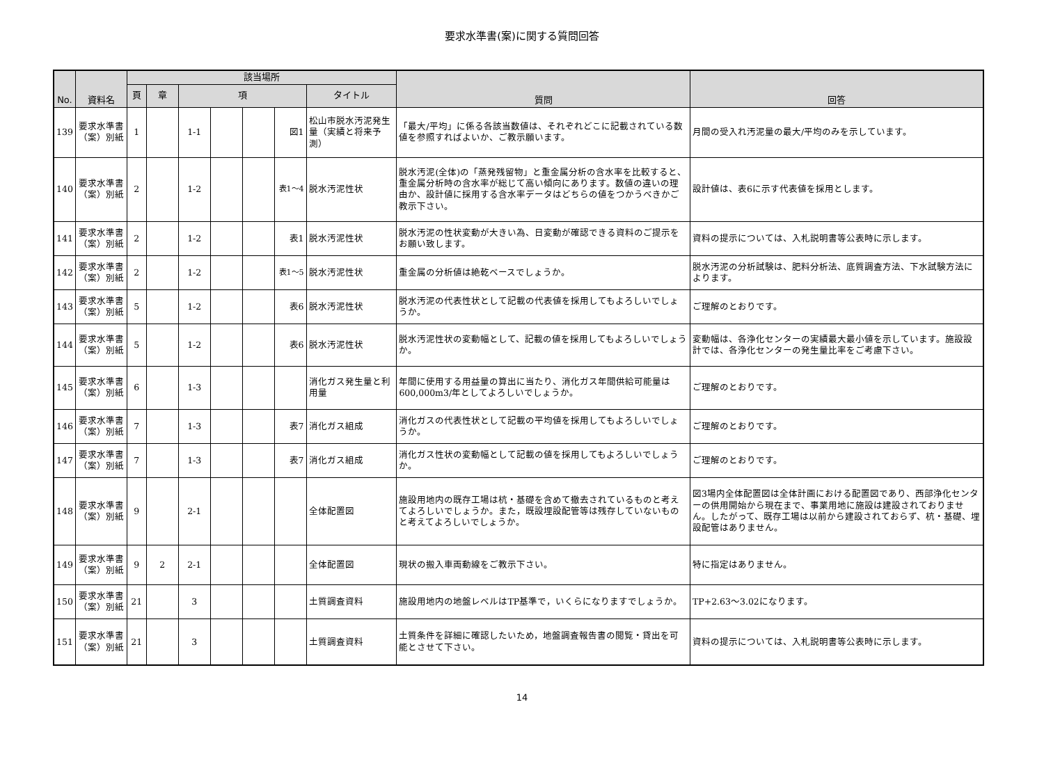要求水準書(案)に関する質問回答
| No. | 資料名 | 該当場所 | | | | | | | 質問 | 回答 |
| --- | --- | --- | --- | --- | --- | --- | --- | --- | --- | --- |
| | | 頁 | 章 | 項 | | | | タイトル | | |
| 139 | 要求水準書（案）別紙 | 1 | | 1-1 | | | 図1 | 松山市脱水汚泥発生量（実績と将来予測） | 「最大/平均」に係る各該当数値は、それぞれどこに記載されている数値を参照すればよいか、ご教示願います。 | 月間の受入れ汚泥量の最大/平均のみを示しています。 |
| 140 | 要求水準書（案）別紙 | 2 | | 1-2 | | | 表1～4 | 脱水汚泥性状 | 脱水汚泥(全体)の「蒸発残留物」と重金属分析の含水率を比較すると、重金属分析時の含水率が総じて高い傾向にあります。数値の違いの理由か、設計値に採用する含水率データはどちらの値をつかうべきかご教示下さい。 | 設計値は、表6に示す代表値を採用とします。 |
| 141 | 要求水準書（案）別紙 | 2 | | 1-2 | | | 表1 | 脱水汚泥性状 | 脱水汚泥の性状変動が大きい為、日変動が確認できる資料のご提示をお願い致します。 | 資料の提示については、入札説明書等公表時に示します。 |
| 142 | 要求水準書（案）別紙 | 2 | | 1-2 | | | 表1～5 | 脱水汚泥性状 | 重金属の分析値は絶乾ベースでしょうか。 | 脱水汚泥の分析試験は、肥料分析法、底質調査方法、下水試験方法によります。 |
| 143 | 要求水準書（案）別紙 | 5 | | 1-2 | | | 表6 | 脱水汚泥性状 | 脱水汚泥の代表性状として記載の代表値を採用してもよろしいでしょうか。 | ご理解のとおりです。 |
| 144 | 要求水準書（案）別紙 | 5 | | 1-2 | | | 表6 | 脱水汚泥性状 | 脱水汚泥性状の変動幅として、記載の値を採用してもよろしいでしょうか。 | 変動幅は、各浄化センターの実績最大最小値を示しています。施設設計では、各浄化センターの発生量比率をご考慮下さい。 |
| 145 | 要求水準書（案）別紙 | 6 | | 1-3 | | | | 消化ガス発生量と利用量 | 年間に使用する用益量の算出に当たり、消化ガス年間供給可能量は600,000m3/年としてよろしいでしょうか。 | ご理解のとおりです。 |
| 146 | 要求水準書（案）別紙 | 7 | | 1-3 | | | 表7 | 消化ガス組成 | 消化ガスの代表性状として記載の平均値を採用してもよろしいでしょうか。 | ご理解のとおりです。 |
| 147 | 要求水準書（案）別紙 | 7 | | 1-3 | | | 表7 | 消化ガス組成 | 消化ガス性状の変動幅として記載の値を採用してもよろしいでしょうか。 | ご理解のとおりです。 |
| 148 | 要求水準書（案）別紙 | 9 | | 2-1 | | | | 全体配置図 | 施設用地内の既存工場は杭・基礎を含めて撤去されているものと考えてよろしいでしょうか。また，既設埋設配管等は残存していないものと考えてよろしいでしょうか。 | 図3場内全体配置図は全体計画における配置図であり、西部浄化センターの供用開始から現在まで、事業用地に施設は建設されておりません。したがって、既存工場は以前から建設されておらず、杭・基礎、埋設配管はありません。 |
| 149 | 要求水準書（案）別紙 | 9 | 2 | 2-1 | | | | 全体配置図 | 現状の搬入車両動線をご教示下さい。 | 特に指定はありません。 |
| 150 | 要求水準書（案）別紙 | 21 | | 3 | | | | 土質調査資料 | 施設用地内の地盤レベルはTP基準で，いくらになりますでしょうか。 | TP+2.63～3.02になります。 |
| 151 | 要求水準書（案）別紙 | 21 | | 3 | | | | 土質調査資料 | 土質条件を詳細に確認したいため，地盤調査報告書の閲覧・貸出を可能とさせて下さい。 | 資料の提示については、入札説明書等公表時に示します。 |
14